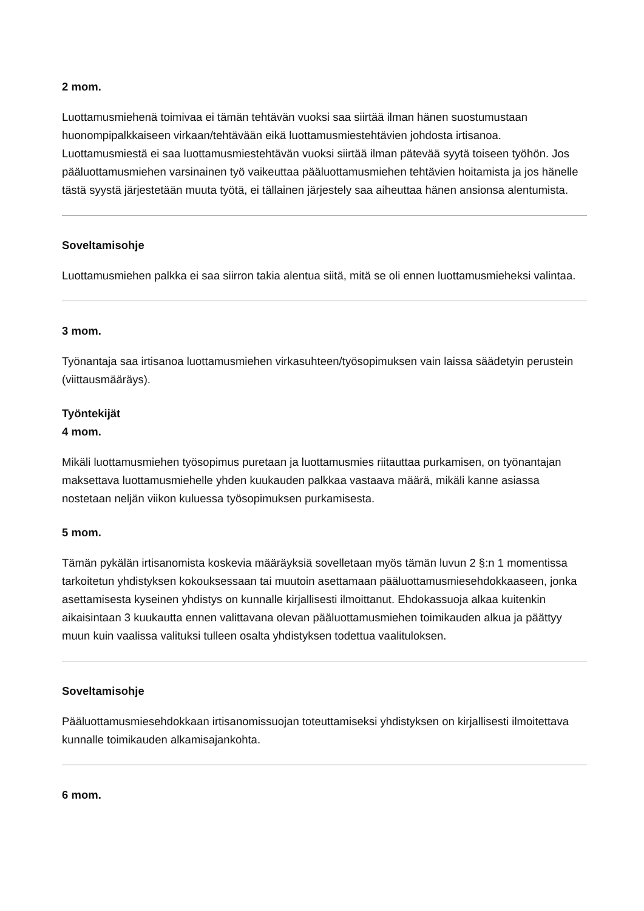2 mom.
Luottamusmiehenä toimivaa ei tämän tehtävän vuoksi saa siirtää ilman hänen suostumustaan huonompipalkkaiseen virkaan/tehtävään eikä luottamusmiestehtävien johdosta irtisanoa. Luottamusmiestä ei saa luottamusmiestehtävän vuoksi siirtää ilman pätevää syytä toiseen työhön. Jos pääluottamusmiehen varsinainen työ vaikeuttaa pääluottamusmiehen tehtävien hoitamista ja jos hänelle tästä syystä järjestetään muuta työtä, ei tällainen järjestely saa aiheuttaa hänen ansionsa alentumista.
Soveltamisohje
Luottamusmiehen palkka ei saa siirron takia alentua siitä, mitä se oli ennen luottamusmieheksi valintaa.
3 mom.
Työnantaja saa irtisanoa luottamusmiehen virkasuhteen/työsopimuksen vain laissa säädetyin perustein (viittausmääräys).
Työntekijät
4 mom.
Mikäli luottamusmiehen työsopimus puretaan ja luottamusmies riitauttaa purkamisen, on työnantajan maksettava luottamusmiehelle yhden kuukauden palkkaa vastaava määrä, mikäli kanne asiassa nostetaan neljän viikon kuluessa työsopimuksen purkamisesta.
5 mom.
Tämän pykälän irtisanomista koskevia määräyksiä sovelletaan myös tämän luvun 2 §:n 1 momentissa tarkoitetun yhdistyksen kokouksessaan tai muutoin asettamaan pääluottamusmiesehdokkaaseen, jonka asettamisesta kyseinen yhdistys on kunnalle kirjallisesti ilmoittanut. Ehdokassuoja alkaa kuitenkin aikaisintaan 3 kuukautta ennen valittavana olevan pääluottamusmiehen toimikauden alkua ja päättyy muun kuin vaalissa valituksi tulleen osalta yhdistyksen todettua vaalituloksen.
Soveltamisohje
Pääluottamusmiesehdokkaan irtisanomissuojan toteuttamiseksi yhdistyksen on kirjallisesti ilmoitettava kunnalle toimikauden alkamisajankohta.
6 mom.